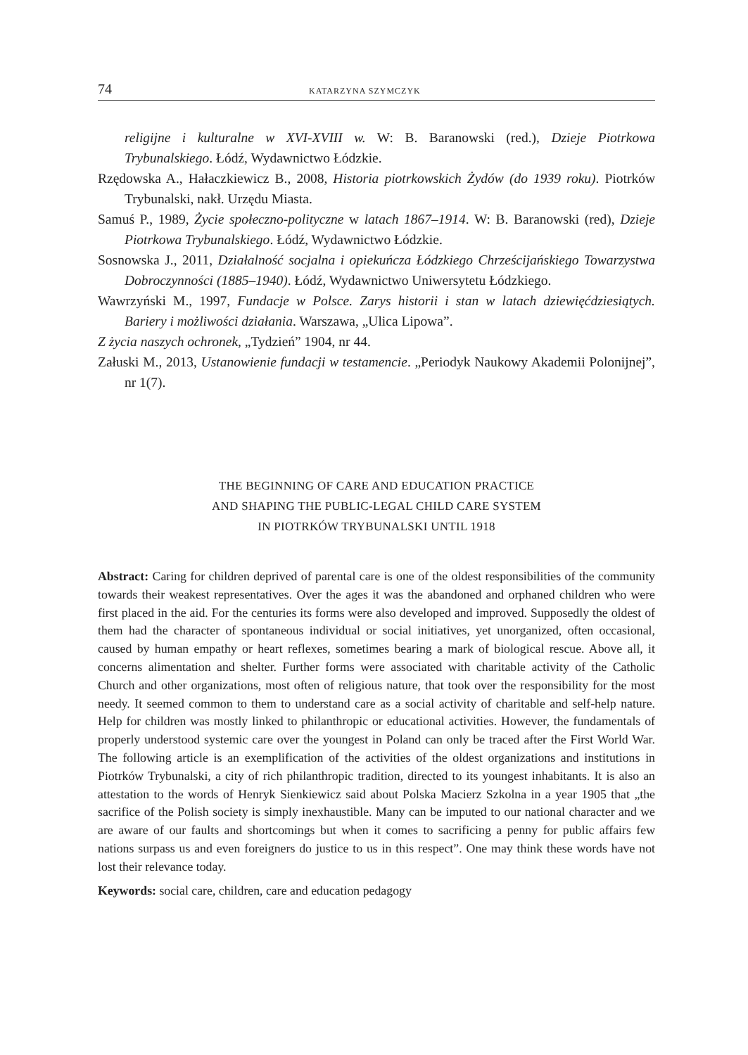74 KATARZYNA SZYMCZYK
religijne i kulturalne w XVI-XVIII w. W: B. Baranowski (red.), Dzieje Piotrkowa Trybunalskiego. Łódź, Wydawnictwo Łódzkie.
Rzędowska A., Hałaczkiewicz B., 2008, Historia piotrkowskich Żydów (do 1939 roku). Piotrków Trybunalski, nakł. Urzędu Miasta.
Samuś P., 1989, Życie społeczno-polityczne w latach 1867–1914. W: B. Baranowski (red), Dzieje Piotrkowa Trybunalskiego. Łódź, Wydawnictwo Łódzkie.
Sosnowska J., 2011, Działalność socjalna i opiekuńcza Łódzkiego Chrześcijańskiego Towarzystwa Dobroczynności (1885–1940). Łódź, Wydawnictwo Uniwersytetu Łódzkiego.
Wawrzyński M., 1997, Fundacje w Polsce. Zarys historii i stan w latach dziewięćdziesiątych. Bariery i możliwości działania. Warszawa, „Ulica Lipowa”.
Z życia naszych ochronek, „Tydzień” 1904, nr 44.
Załuski M., 2013, Ustanowienie fundacji w testamencie. „Periodyk Naukowy Akademii Polonijnej”, nr 1(7).
THE BEGINNING OF CARE AND EDUCATION PRACTICE
AND SHAPING THE PUBLIC-LEGAL CHILD CARE SYSTEM
IN PIOTRKÓW TRYBUNALSKI UNTIL 1918
Abstract: Caring for children deprived of parental care is one of the oldest responsibilities of the community towards their weakest representatives. Over the ages it was the abandoned and orphaned children who were first placed in the aid. For the centuries its forms were also developed and improved. Supposedly the oldest of them had the character of spontaneous individual or social initiatives, yet unorganized, often occasional, caused by human empathy or heart reflexes, sometimes bearing a mark of biological rescue. Above all, it concerns alimentation and shelter. Further forms were associated with charitable activity of the Catholic Church and other organizations, most often of religious nature, that took over the responsibility for the most needy. It seemed common to them to understand care as a social activity of charitable and self-help nature. Help for children was mostly linked to philanthropic or educational activities. However, the fundamentals of properly understood systemic care over the youngest in Poland can only be traced after the First World War. The following article is an exemplification of the activities of the oldest organizations and institutions in Piotrków Trybunalski, a city of rich philanthropic tradition, directed to its youngest inhabitants. It is also an attestation to the words of Henryk Sienkiewicz said about Polska Macierz Szkolna in a year 1905 that „the sacrifice of the Polish society is simply inexhaustible. Many can be imputed to our national character and we are aware of our faults and shortcomings but when it comes to sacrificing a penny for public affairs few nations surpass us and even foreigners do justice to us in this respect”. One may think these words have not lost their relevance today.
Keywords: social care, children, care and education pedagogy